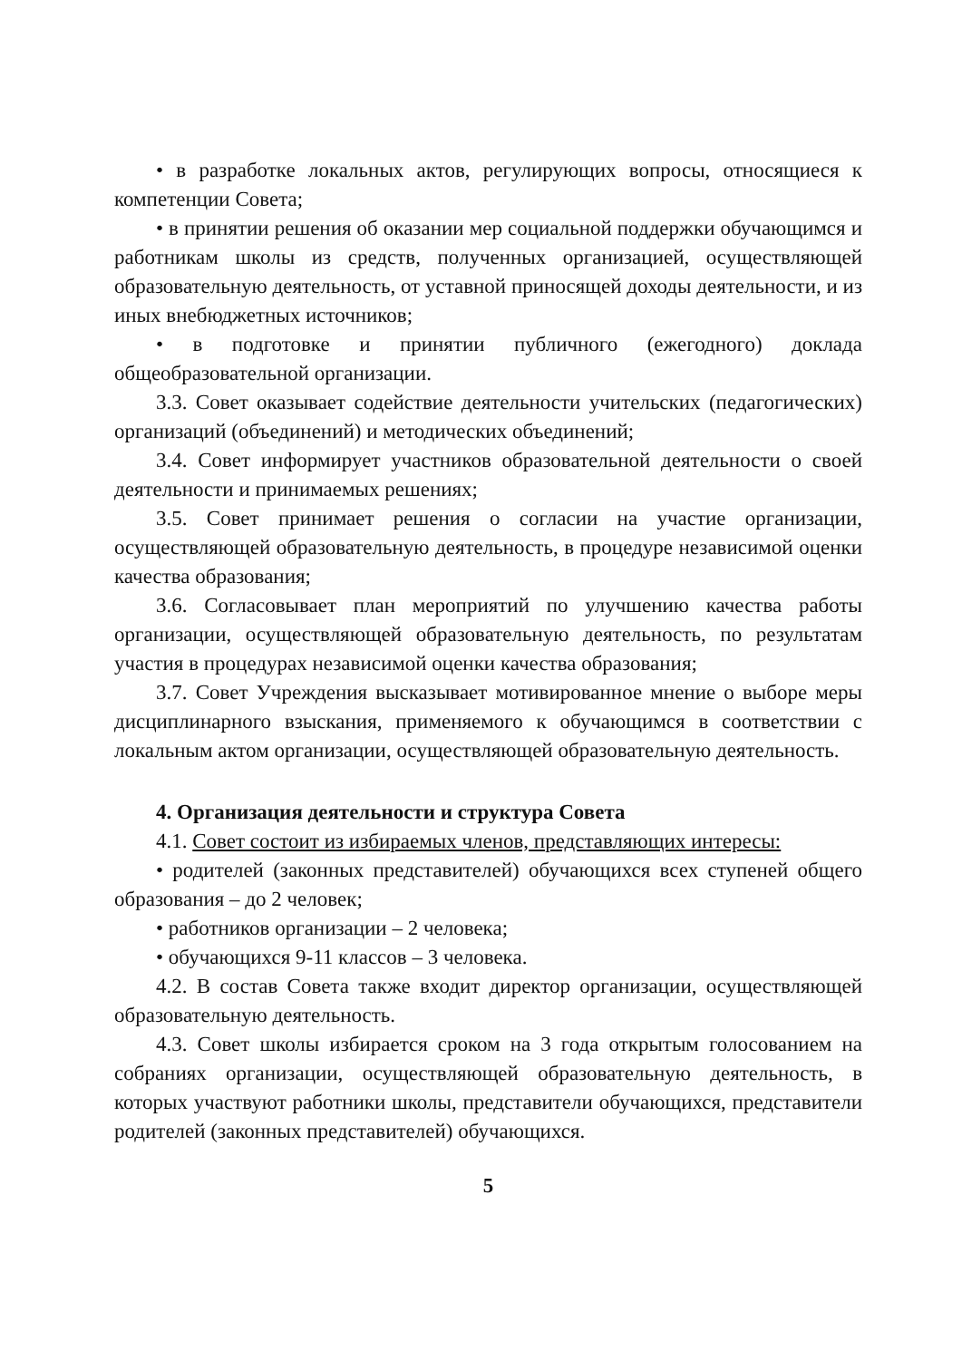• в разработке локальных актов, регулирующих вопросы, относящиеся к компетенции Совета;
• в принятии решения об оказании мер социальной поддержки обучающимся и работникам школы из средств, полученных организацией, осуществляющей образовательную деятельность, от уставной приносящей доходы деятельности, и из иных внебюджетных источников;
• в подготовке и принятии публичного (ежегодного) доклада общеобразовательной организации.
3.3. Совет оказывает содействие деятельности учительских (педагогических) организаций (объединений) и методических объединений;
3.4. Совет информирует участников образовательной деятельности о своей деятельности и принимаемых решениях;
3.5. Совет принимает решения о согласии на участие организации, осуществляющей образовательную деятельность, в процедуре независимой оценки качества образования;
3.6. Согласовывает план мероприятий по улучшению качества работы организации, осуществляющей образовательную деятельность, по результатам участия в процедурах независимой оценки качества образования;
3.7. Совет Учреждения высказывает мотивированное мнение о выборе меры дисциплинарного взыскания, применяемого к обучающимся в соответствии с локальным актом организации, осуществляющей образовательную деятельность.
4. Организация деятельности и структура Совета
4.1. Совет состоит из избираемых членов, представляющих интересы:
• родителей (законных представителей) обучающихся всех ступеней общего образования – до 2 человек;
• работников организации – 2 человека;
• обучающихся 9-11 классов – 3 человека.
4.2. В состав Совета также входит директор организации, осуществляющей образовательную деятельность.
4.3. Совет школы избирается сроком на 3 года открытым голосованием на собраниях организации, осуществляющей образовательную деятельность, в которых участвуют работники школы, представители обучающихся, представители родителей (законных представителей) обучающихся.
5